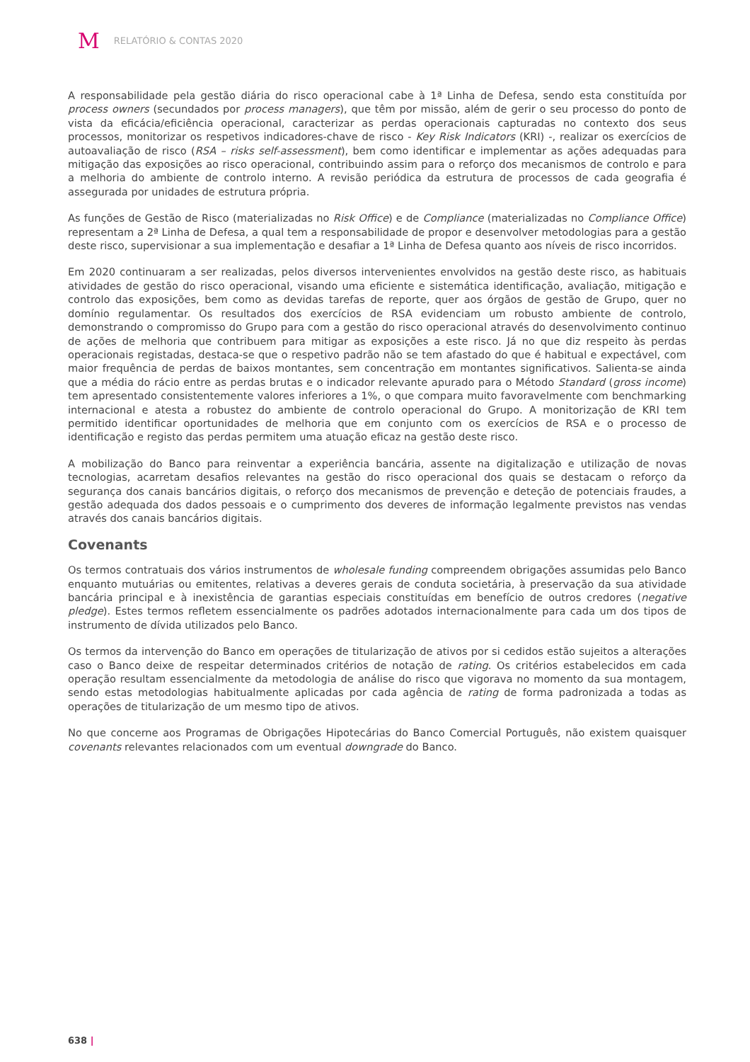M RELATÓRIO & CONTAS 2020
A responsabilidade pela gestão diária do risco operacional cabe à 1ª Linha de Defesa, sendo esta constituída por process owners (secundados por process managers), que têm por missão, além de gerir o seu processo do ponto de vista da eficácia/eficiência operacional, caracterizar as perdas operacionais capturadas no contexto dos seus processos, monitorizar os respetivos indicadores-chave de risco - Key Risk Indicators (KRI) -, realizar os exercícios de autoavaliação de risco (RSA – risks self-assessment), bem como identificar e implementar as ações adequadas para mitigação das exposições ao risco operacional, contribuindo assim para o reforço dos mecanismos de controlo e para a melhoria do ambiente de controlo interno. A revisão periódica da estrutura de processos de cada geografia é assegurada por unidades de estrutura própria.
As funções de Gestão de Risco (materializadas no Risk Office) e de Compliance (materializadas no Compliance Office) representam a 2ª Linha de Defesa, a qual tem a responsabilidade de propor e desenvolver metodologias para a gestão deste risco, supervisionar a sua implementação e desafiar a 1ª Linha de Defesa quanto aos níveis de risco incorridos.
Em 2020 continuaram a ser realizadas, pelos diversos intervenientes envolvidos na gestão deste risco, as habituais atividades de gestão do risco operacional, visando uma eficiente e sistemática identificação, avaliação, mitigação e controlo das exposições, bem como as devidas tarefas de reporte, quer aos órgãos de gestão de Grupo, quer no domínio regulamentar. Os resultados dos exercícios de RSA evidenciam um robusto ambiente de controlo, demonstrando o compromisso do Grupo para com a gestão do risco operacional através do desenvolvimento continuo de ações de melhoria que contribuem para mitigar as exposições a este risco. Já no que diz respeito às perdas operacionais registadas, destaca-se que o respetivo padrão não se tem afastado do que é habitual e expectável, com maior frequência de perdas de baixos montantes, sem concentração em montantes significativos. Salienta-se ainda que a média do rácio entre as perdas brutas e o indicador relevante apurado para o Método Standard (gross income) tem apresentado consistentemente valores inferiores a 1%, o que compara muito favoravelmente com benchmarking internacional e atesta a robustez do ambiente de controlo operacional do Grupo. A monitorização de KRI tem permitido identificar oportunidades de melhoria que em conjunto com os exercícios de RSA e o processo de identificação e registo das perdas permitem uma atuação eficaz na gestão deste risco.
A mobilização do Banco para reinventar a experiência bancária, assente na digitalização e utilização de novas tecnologias, acarretam desafios relevantes na gestão do risco operacional dos quais se destacam o reforço da segurança dos canais bancários digitais, o reforço dos mecanismos de prevenção e deteção de potenciais fraudes, a gestão adequada dos dados pessoais e o cumprimento dos deveres de informação legalmente previstos nas vendas através dos canais bancários digitais.
Covenants
Os termos contratuais dos vários instrumentos de wholesale funding compreendem obrigações assumidas pelo Banco enquanto mutuárias ou emitentes, relativas a deveres gerais de conduta societária, à preservação da sua atividade bancária principal e à inexistência de garantias especiais constituídas em benefício de outros credores (negative pledge). Estes termos refletem essencialmente os padrões adotados internacionalmente para cada um dos tipos de instrumento de dívida utilizados pelo Banco.
Os termos da intervenção do Banco em operações de titularização de ativos por si cedidos estão sujeitos a alterações caso o Banco deixe de respeitar determinados critérios de notação de rating. Os critérios estabelecidos em cada operação resultam essencialmente da metodologia de análise do risco que vigorava no momento da sua montagem, sendo estas metodologias habitualmente aplicadas por cada agência de rating de forma padronizada a todas as operações de titularização de um mesmo tipo de ativos.
No que concerne aos Programas de Obrigações Hipotecárias do Banco Comercial Português, não existem quaisquer covenants relevantes relacionados com um eventual downgrade do Banco.
638 |